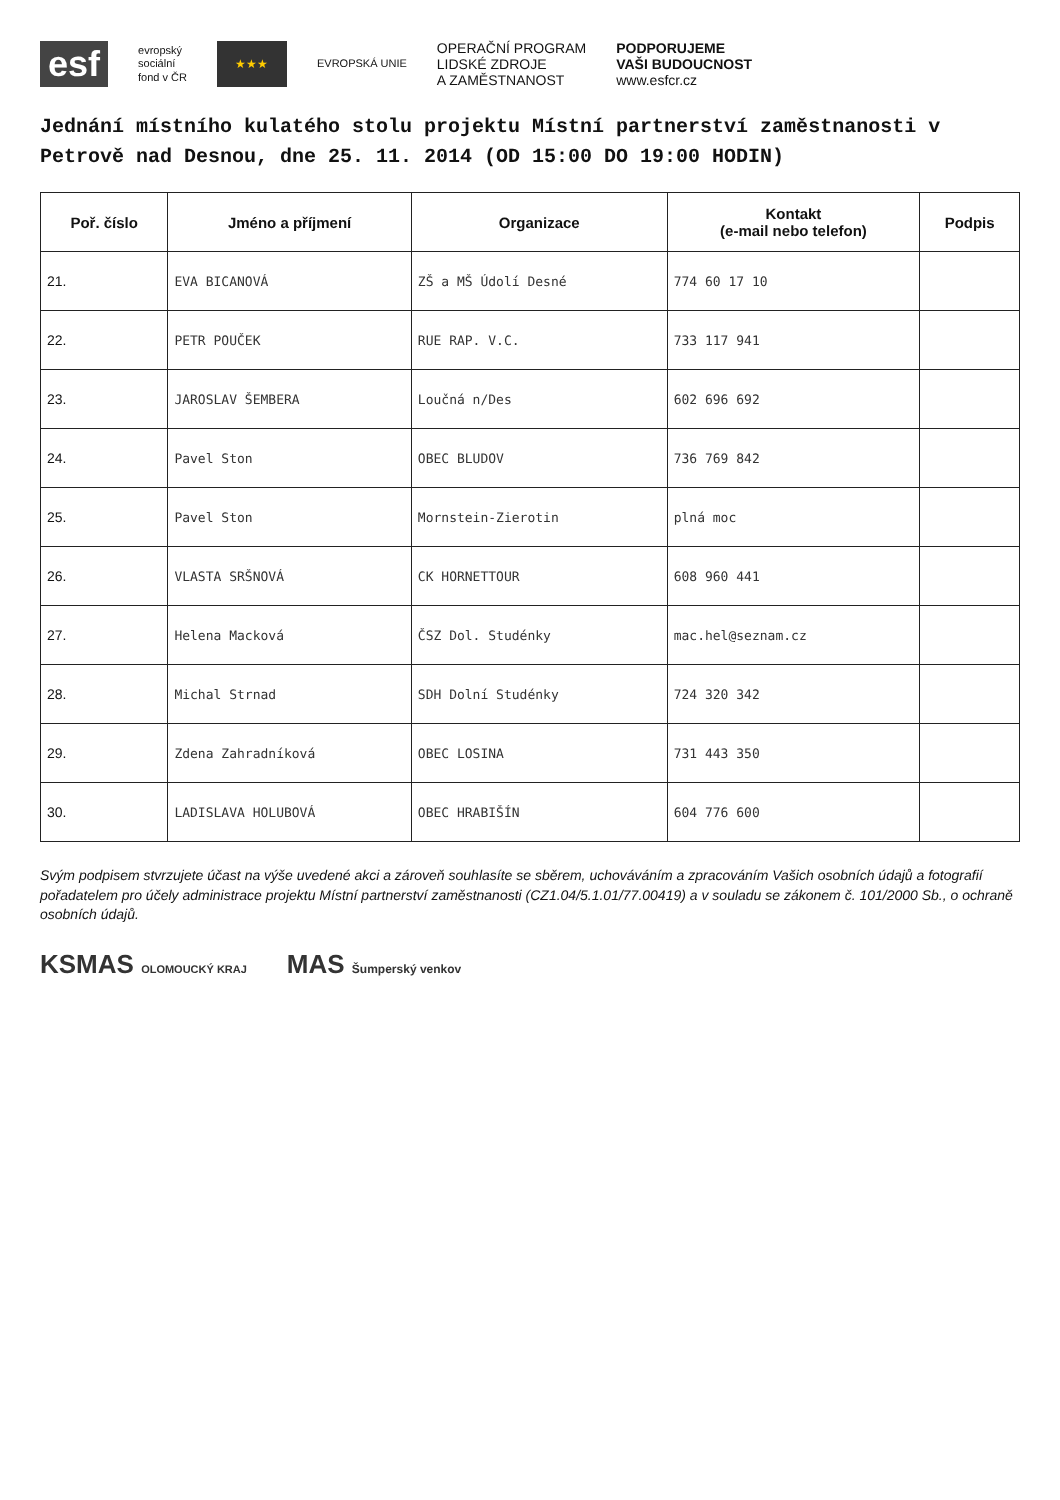esf
evropský
sociální
fond v ČR
★★★
EVROPSKÁ UNIE
OPERAČNÍ PROGRAM
LIDSKÉ ZDROJE
A ZAMĚSTNANOST
PODPORUJEME
VAŠI BUDOUCNOST
www.esfcr.cz
Jednání místního kulatého stolu projektu Místní partnerství zaměstnanosti v Petrově nad Desnou, dne 25. 11. 2014 (OD 15:00 DO 19:00 HODIN)
| Poř. číslo | Jméno a příjmení | Organizace | Kontakt (e-mail nebo telefon) | Podpis |
| --- | --- | --- | --- | --- |
| 21. | EVA BICANOVÁ | ZŠ a MŠ Údolí Desné | 774 60 17 10 | |
| 22. | PETR POUČEK | RUE RAP. V.C. | 733 117 941 | |
| 23. | JAROSLAV ŠEMBERA | Loučná n/Des | 602 696 692 | |
| 24. | Pavel Ston | OBEC BLUDOV | 736 769 842 | |
| 25. | Pavel Ston | Mornstein-Zierotin | plná moc | |
| 26. | VLASTA SRŠNOVÁ | CK HORNETTOUR | 608 960 441 | |
| 27. | Helena Macková | ČSZ Dol. Studénky | mac.hel@seznam.cz | |
| 28. | Michal Strnad | SDH Dolní Studénky | 724 320 342 | |
| 29. | Zdena Zahradníková | OBEC LOSINA | 731 443 350 | |
| 30. | LADISLAVA HOLUBOVÁ | OBEC HRABIŠÍN | 604 776 600 | |
Svým podpisem stvrzujete účast na výše uvedené akci a zároveň souhlasíte se sběrem, uchováváním a zpracováním Vašich osobních údajů a fotografií pořadatelem pro účely administrace projektu Místní partnerství zaměstnanosti (CZ1.04/5.1.01/77.00419) a v souladu se zákonem č. 101/2000 Sb., o ochraně osobních údajů.
KSMAS OLOMOUCKÝ KRAJ
MAS Šumperský venkov